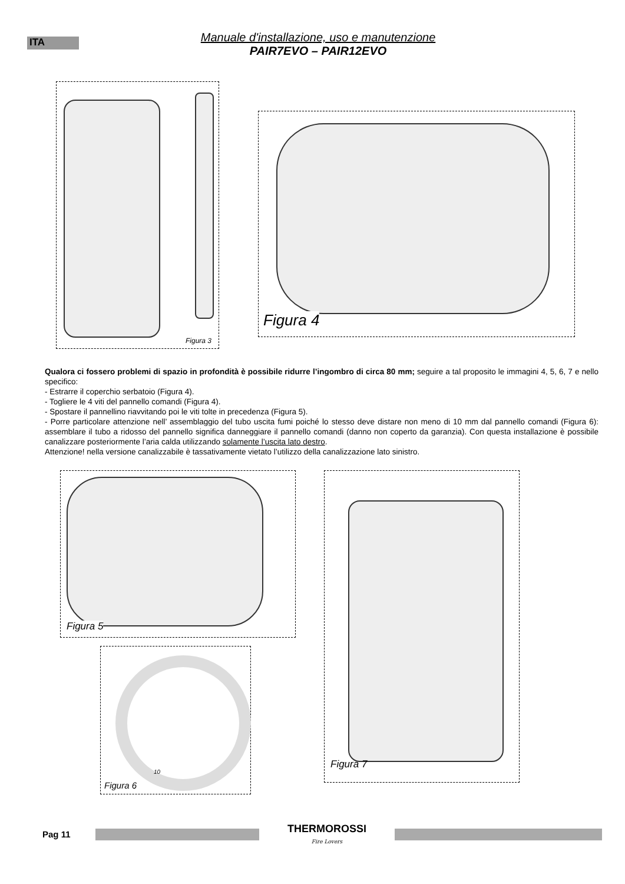ITA
Manuale d'installazione, uso e manutenzione
PAIR7EVO – PAIR12EVO
Figura 3
Figura 4
Qualora ci fossero problemi di spazio in profondità è possibile ridurre l’ingombro di circa 80 mm; seguire a tal proposito le immagini 4, 5, 6, 7 e nello specifico:
- Estrarre il coperchio serbatoio (Figura 4).
- Togliere le 4 viti del pannello comandi (Figura 4).
- Spostare il pannellino riavvitando poi le viti tolte in precedenza (Figura 5).
- Porre particolare attenzione nell’ assemblaggio del tubo uscita fumi poiché lo stesso deve distare non meno di 10 mm dal pannello comandi (Figura 6): assemblare il tubo a ridosso del pannello significa danneggiare il pannello comandi (danno non coperto da garanzia). Con questa installazione è possibile canalizzare posteriormente l’aria calda utilizzando solamente l’uscita lato destro.
Attenzione! nella versione canalizzabile è tassativamente vietato l’utilizzo della canalizzazione lato sinistro.
Figura 5 Figura 7
10
Figura 6
Pag 11
THERMOROSSI
Fire Lovers